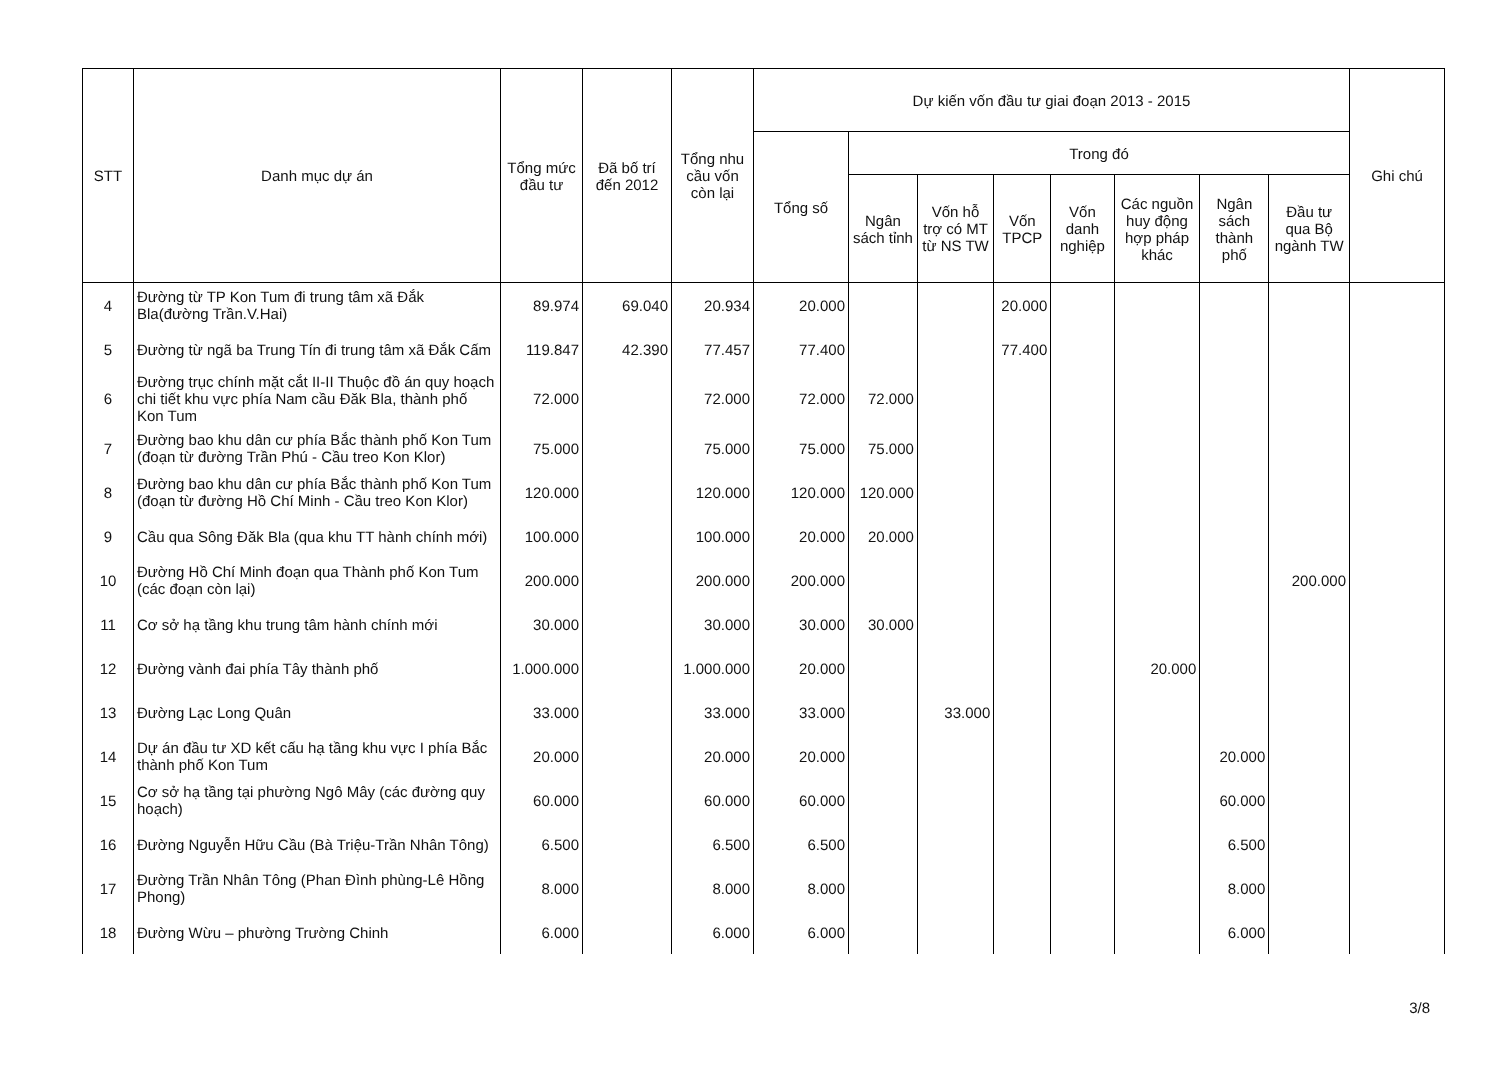| STT | Danh mục dự án | Tổng mức đầu tư | Đã bố trí đến 2012 | Tổng nhu cầu vốn còn lại | Dự kiến vốn đầu tư giai đoạn 2013 - 2015 | | | | | | | | Ghi chú |
| --- | --- | --- | --- | --- | --- | --- | --- | --- | --- | --- | --- | --- | --- |
| | | | | | Tổng số | Trong đó | | | | | | | |
| | | | | | | Ngân sách tỉnh | Vốn hỗ trợ có MT từ NS TW | Vốn TPCP | Vốn danh nghiệp | Các nguồn huy động hợp pháp khác | Ngân sách thành phố | Đầu tư qua Bộ ngành TW | |
| 4 | Đường từ TP Kon Tum đi trung tâm xã Đắk Bla(đường Trần.V.Hai) | 89.974 | 69.040 | 20.934 | 20.000 | | | 20.000 | | | | | |
| 5 | Đường từ ngã ba Trung Tín đi trung tâm xã Đắk Cấm | 119.847 | 42.390 | 77.457 | 77.400 | | | 77.400 | | | | | |
| 6 | Đường trục chính mặt cắt II-II Thuộc đồ án quy hoạch chi tiết khu vực phía Nam cầu Đăk Bla, thành phố Kon Tum | 72.000 | | 72.000 | 72.000 | 72.000 | | | | | | | |
| 7 | Đường bao khu dân cư phía Bắc thành phố Kon Tum (đoạn từ đường Trần Phú - Cầu treo Kon Klor) | 75.000 | | 75.000 | 75.000 | 75.000 | | | | | | | |
| 8 | Đường bao khu dân cư phía Bắc thành phố Kon Tum (đoạn từ đường Hồ Chí Minh - Cầu treo Kon Klor) | 120.000 | | 120.000 | 120.000 | 120.000 | | | | | | | |
| 9 | Cầu qua Sông Đăk Bla (qua khu TT hành chính mới) | 100.000 | | 100.000 | 20.000 | 20.000 | | | | | | | |
| 10 | Đường Hồ Chí Minh đoạn qua Thành phố Kon Tum (các đoạn còn lại) | 200.000 | | 200.000 | 200.000 | | | | | | | 200.000 | |
| 11 | Cơ sở hạ tầng khu trung tâm hành chính mới | 30.000 | | 30.000 | 30.000 | 30.000 | | | | | | | |
| 12 | Đường vành đai phía Tây thành phố | 1.000.000 | | 1.000.000 | 20.000 | | | | | 20.000 | | | |
| 13 | Đường Lạc Long Quân | 33.000 | | 33.000 | 33.000 | | 33.000 | | | | | | |
| 14 | Dự án đầu tư XD kết cấu hạ tầng khu vực I phía Bắc thành phố Kon Tum | 20.000 | | 20.000 | 20.000 | | | | | | 20.000 | | |
| 15 | Cơ sở hạ tầng tại phường Ngô Mây (các đường quy hoạch) | 60.000 | | 60.000 | 60.000 | | | | | | 60.000 | | |
| 16 | Đường Nguyễn Hữu Cầu (Bà Triệu-Trần Nhân Tông) | 6.500 | | 6.500 | 6.500 | | | | | | 6.500 | | |
| 17 | Đường Trần Nhân Tông (Phan Đình phùng-Lê Hồng Phong) | 8.000 | | 8.000 | 8.000 | | | | | | 8.000 | | |
| 18 | Đường Wừu – phường Trường Chinh | 6.000 | | 6.000 | 6.000 | | | | | | 6.000 | | |
3/8